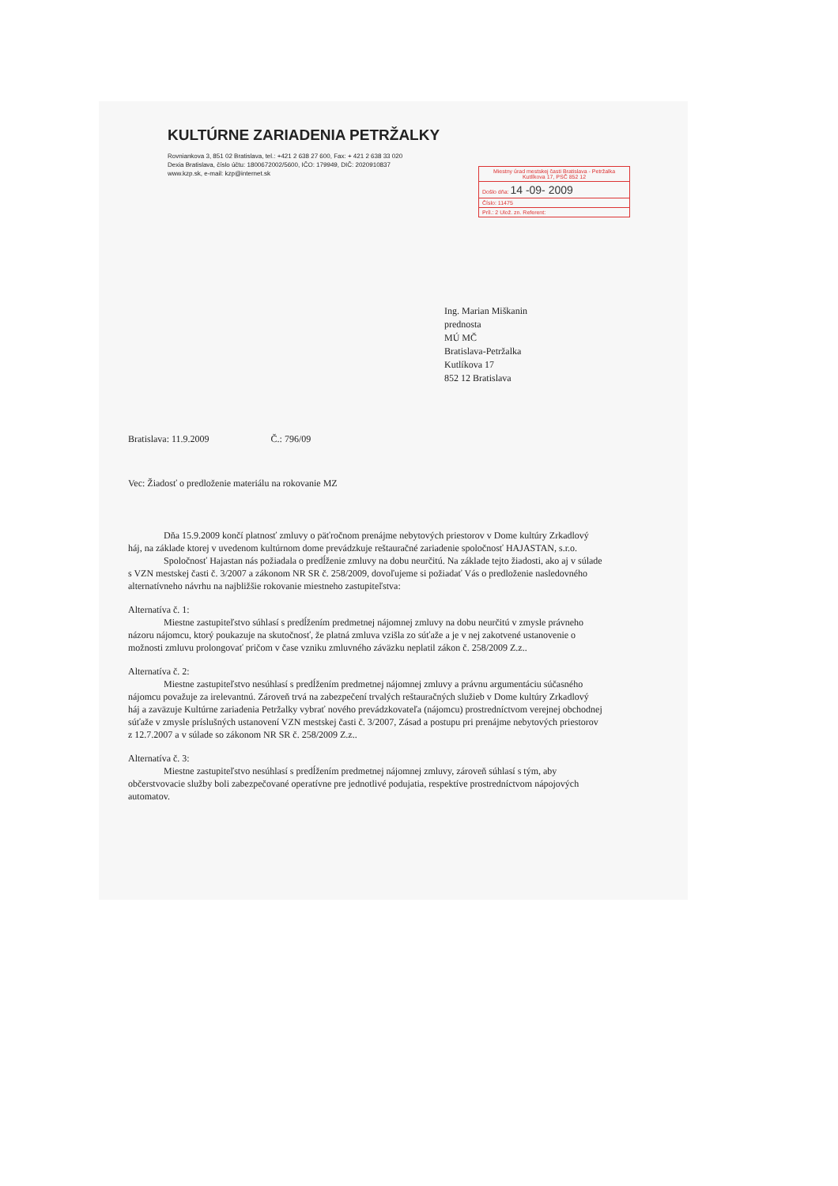KULTÚRNE ZARIADENIA PETRŽALKY
Rovniankova 3, 851 02 Bratislava, tel.: +421 2 638 27 600, Fax: + 421 2 638 33 020
Dexia Bratislava, číslo účtu: 1800672002/5600, IČO: 179949, DIČ: 2020910837
www.kzp.sk, e-mail: kzp@internet.sk
Miestny úrad mestskej časti Bratislava - Petržalka Kutlíkova 17, PSČ 852 12
Došlo dňa: 14 -09- 2009
Číslo: 11475
Príl.: 2 Ulož. zn. Referent:
Ing. Marian Miškanin
prednosta
MÚ MČ
Bratislava-Petržalka
Kutlíkova 17
852 12 Bratislava
Bratislava: 11.9.2009 Č.: 796/09
Vec: Žiadosť o predloženie materiálu na rokovanie MZ
Dňa 15.9.2009 končí platnosť zmluvy o päťročnom prenájme nebytových priestorov v Dome kultúry Zrkadlový háj, na základe ktorej v uvedenom kultúrnom dome prevádzkuje reštauračné zariadenie spoločnosť HAJASTAN, s.r.o.
Spoločnosť Hajastan nás požiadala o predĺženie zmluvy na dobu neurčitú. Na základe tejto žiadosti, ako aj v súlade s VZN mestskej časti č. 3/2007 a zákonom NR SR č. 258/2009, dovoľujeme si požiadať Vás o predloženie nasledovného alternatívneho návrhu na najbližšie rokovanie miestneho zastupiteľstva:
Alternatíva č. 1:
Miestne zastupiteľstvo súhlasí s predĺžením predmetnej nájomnej zmluvy na dobu neurčitú v zmysle právneho názoru nájomcu, ktorý poukazuje na skutočnosť, že platná zmluva vzišla zo súťaže a je v nej zakotvené ustanovenie o možnosti zmluvu prolongovať pričom v čase vzniku zmluvného záväzku neplatil zákon č. 258/2009 Z.z..
Alternatíva č. 2:
Miestne zastupiteľstvo nesúhlasí s predĺžením predmetnej nájomnej zmluvy a právnu argumentáciu súčasného nájomcu považuje za irelevantnú. Zároveň trvá na zabezpečení trvalých reštauračných služieb v Dome kultúry Zrkadlový háj a zaväzuje Kultúrne zariadenia Petržalky vybrať nového prevádzkovateľa (nájomcu) prostredníctvom verejnej obchodnej súťaže v zmysle príslušných ustanovení VZN mestskej časti č. 3/2007, Zásad a postupu pri prenájme nebytových priestorov z 12.7.2007 a v súlade so zákonom NR SR č. 258/2009 Z.z..
Alternatíva č. 3:
Miestne zastupiteľstvo nesúhlasí s predĺžením predmetnej nájomnej zmluvy, zároveň súhlasí s tým, aby občerstvovacie služby boli zabezpečované operatívne pre jednotlivé podujatia, respektíve prostredníctvom nápojových automatov.